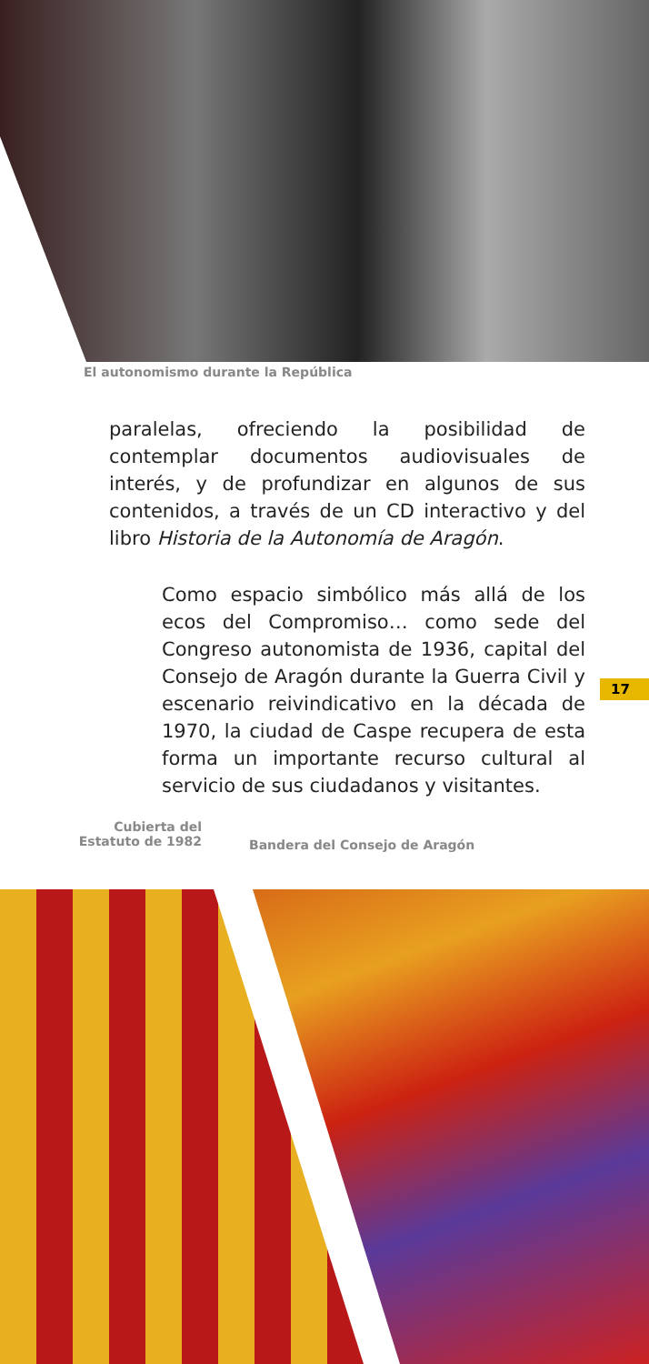El autonomismo durante la República
paralelas, ofreciendo la posibilidad de contemplar documentos audiovisuales de interés, y de profundizar en algunos de sus contenidos, a través de un CD interactivo y del libro Historia de la Autonomía de Aragón.
Como espacio simbólico más allá de los ecos del Compromiso… como sede del Congreso autonomista de 1936, capital del Consejo de Aragón durante la Guerra Civil y escenario reivindicativo en la década de 1970, la ciudad de Caspe recupera de esta forma un importante recurso cultural al servicio de sus ciudadanos y visitantes.
17
Cubierta del
Estatuto de 1982
Bandera del Consejo de Aragón